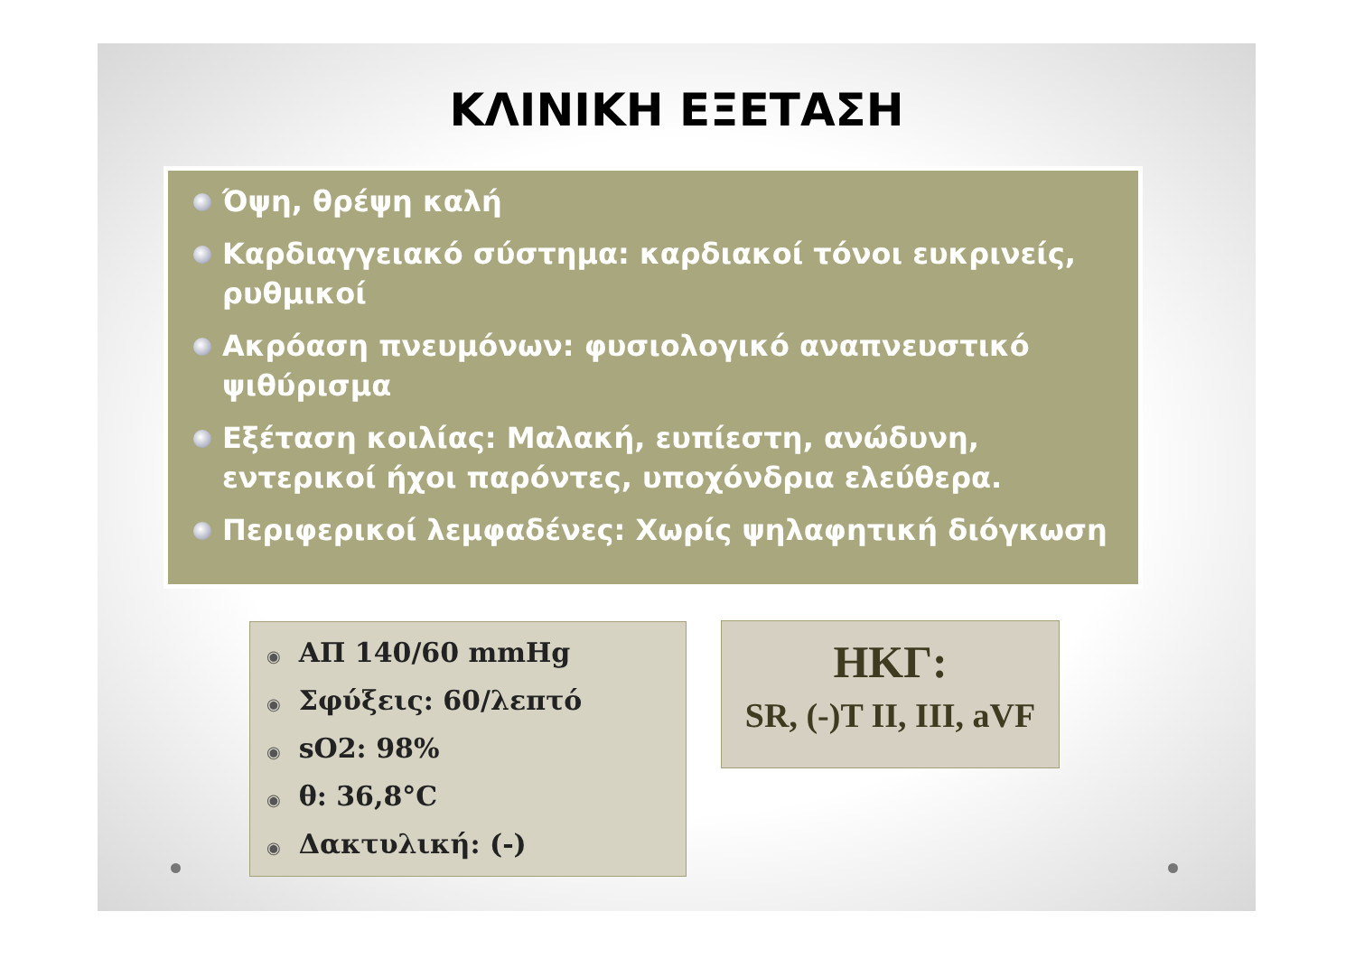ΚΛΙΝΙΚΗ ΕΞΕΤΑΣΗ
Όψη, θρέψη καλή
Καρδιαγγειακό σύστημα: καρδιακοί τόνοι ευκρινείς, ρυθμικοί
Ακρόαση πνευμόνων: φυσιολογικό αναπνευστικό ψιθύρισμα
Εξέταση κοιλίας: Μαλακή, ευπίεστη, ανώδυνη, εντερικοί ήχοι παρόντες, υποχόνδρια ελεύθερα.
Περιφερικοί λεμφαδένες: Χωρίς ψηλαφητική διόγκωση
◉ ΑΠ 140/60 mmHg
◉ Σφύξεις: 60/λεπτό
◉ sO2: 98%
◉ θ: 36,8°C
◉ Δακτυλική: (-)
ΗΚΓ:
SR, (-)T II, III, aVF